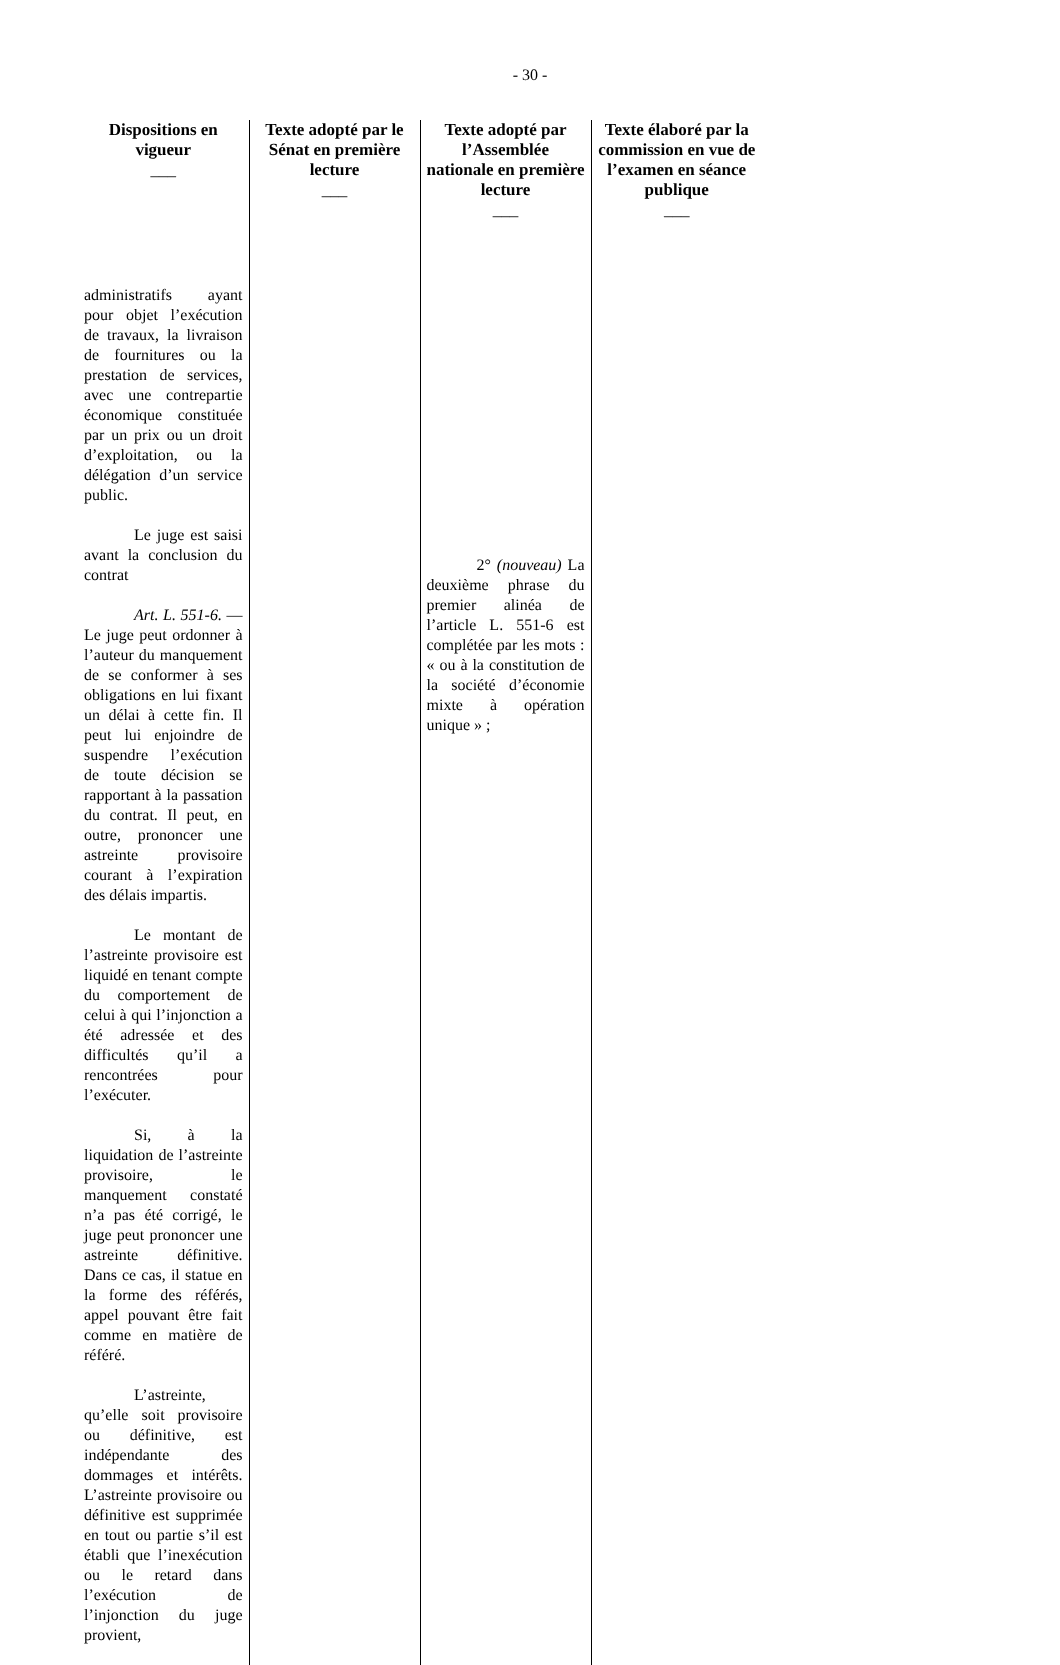- 30 -
| Dispositions en vigueur ___ | Texte adopté par le Sénat en première lecture ___ | Texte adopté par l’Assemblée nationale en première lecture ___ | Texte élaboré par la commission en vue de l’examen en séance publique ___ |
| --- | --- | --- | --- |
| administratifs ayant pour objet l’exécution de travaux, la livraison de fournitures ou la prestation de services, avec une contrepartie économique constituée par un prix ou un droit d’exploitation, ou la délégation d’un service public. Le juge est saisi avant la conclusion du contrat Art. L. 551-6. — Le juge peut ordonner à l’auteur du manquement de se conformer à ses obligations en lui fixant un délai à cette fin. Il peut lui enjoindre de suspendre l’exécution de toute décision se rapportant à la passation du contrat. Il peut, en outre, prononcer une astreinte provisoire courant à l’expiration des délais impartis. Le montant de l’astreinte provisoire est liquidé en tenant compte du comportement de celui à qui l’injonction a été adressée et des difficultés qu’il a rencontrées pour l’exécuter. Si, à la liquidation de l’astreinte provisoire, le manquement constaté n’a pas été corrigé, le juge peut prononcer une astreinte définitive. Dans ce cas, il statue en la forme des référés, appel pouvant être fait comme en matière de référé. L’astreinte, qu’elle soit provisoire ou définitive, est indépendante des dommages et intérêts. L’astreinte provisoire ou définitive est supprimée en tout ou partie s’il est établi que l’inexécution ou le retard dans l’exécution de l’injonction du juge provient, | | 2° (nouveau) La deuxième phrase du premier alinéa de l’article L. 551-6 est complétée par les mots : « ou à la constitution de la société d’économie mixte à opération unique » ; | |